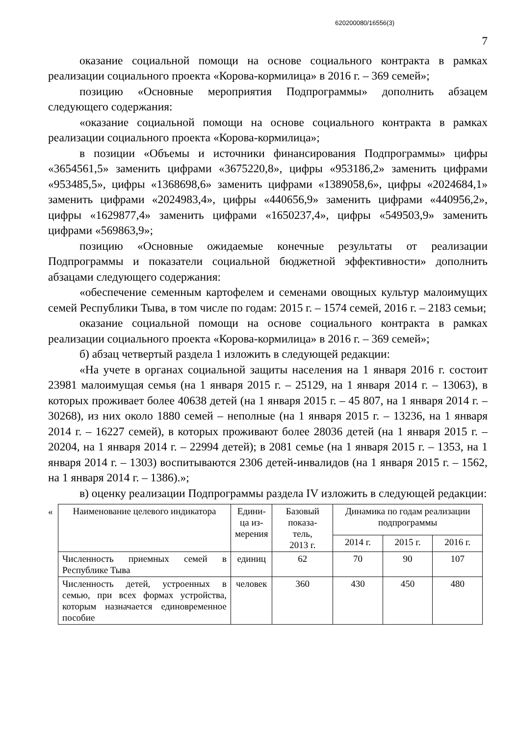620200080/16556(3)
7
оказание социальной помощи на основе социального контракта в рамках реализации социального проекта «Корова-кормилица» в 2016 г. – 369 семей»;
позицию «Основные мероприятия Подпрограммы» дополнить абзацем следующего содержания:
«оказание социальной помощи на основе социального контракта в рамках реализации социального проекта «Корова-кормилица»;
в позиции «Объемы и источники финансирования Подпрограммы» цифры «3654561,5» заменить цифрами «3675220,8», цифры «953186,2» заменить цифрами «953485,5», цифры «1368698,6» заменить цифрами «1389058,6», цифры «2024684,1» заменить цифрами «2024983,4», цифры «440656,9» заменить цифрами «440956,2», цифры «1629877,4» заменить цифрами «1650237,4», цифры «549503,9» заменить цифрами «569863,9»;
позицию «Основные ожидаемые конечные результаты от реализации Подпрограммы и показатели социальной бюджетной эффективности» дополнить абзацами следующего содержания:
«обеспечение семенным картофелем и семенами овощных культур малоимущих семей Республики Тыва, в том числе по годам: 2015 г. – 1574 семей, 2016 г. – 2183 семьи;
оказание социальной помощи на основе социального контракта в рамках реализации социального проекта «Корова-кормилица» в 2016 г. – 369 семей»;
б) абзац четвертый раздела 1 изложить в следующей редакции:
«На учете в органах социальной защиты населения на 1 января 2016 г. состоит 23981 малоимущая семья (на 1 января 2015 г. – 25129, на 1 января 2014 г. – 13063), в которых проживает более 40638 детей (на 1 января 2015 г. – 45 807, на 1 января 2014 г. – 30268), из них около 1880 семей – неполные (на 1 января 2015 г. – 13236, на 1 января 2014 г. – 16227 семей), в которых проживают более 28036 детей (на 1 января 2015 г. – 20204, на 1 января 2014 г. – 22994 детей); в 2081 семье (на 1 января 2015 г. – 1353, на 1 января 2014 г. – 1303) воспитываются 2306 детей-инвалидов (на 1 января 2015 г. – 1562, на 1 января 2014 г. – 1386).»;
в) оценку реализации Подпрограммы раздела IV изложить в следующей редакции:
«
| Наименование целевого индикатора | Едини- ца из- мерения | Базовый показа- тель, 2013 г. | Динамика по годам реализации подпрограммы | | |
| --- | --- | --- | --- | --- | --- |
| | | | 2014 г. | 2015 г. | 2016 г. |
| Численность приемных семей в Республике Тыва | единиц | 62 | 70 | 90 | 107 |
| Численность детей, устроенных в семью, при всех формах устройства, которым назначается единовременное пособие | человек | 360 | 430 | 450 | 480 |